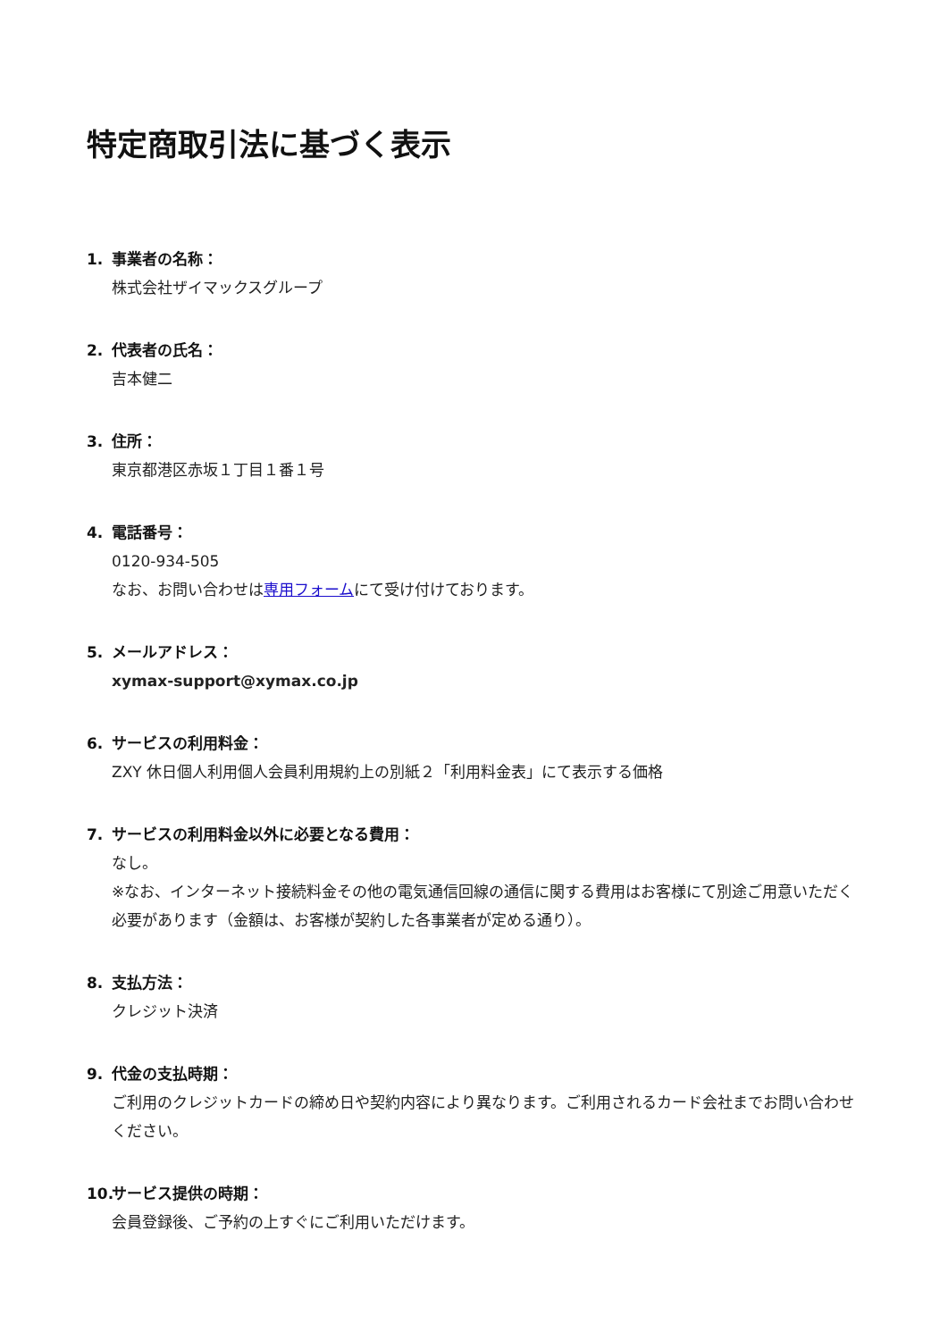特定商取引法に基づく表示
1. 事業者の名称：
株式会社ザイマックスグループ
2. 代表者の氏名：
吉本健二
3. 住所：
東京都港区赤坂１丁目１番１号
4. 電話番号：
0120-934-505
なお、お問い合わせは専用フォームにて受け付けております。
5. メールアドレス：
xymax-support@xymax.co.jp
6. サービスの利用料金：
ZXY 休日個人利用個人会員利用規約上の別紙２「利用料金表」にて表示する価格
7. サービスの利用料金以外に必要となる費用：
なし。
※なお、インターネット接続料金その他の電気通信回線の通信に関する費用はお客様にて別途ご用意いただく必要があります（金額は、お客様が契約した各事業者が定める通り）。
8. 支払方法：
クレジット決済
9. 代金の支払時期：
ご利用のクレジットカードの締め日や契約内容により異なります。ご利用されるカード会社までお問い合わせください。
10. サービス提供の時期：
会員登録後、ご予約の上すぐにご利用いただけます。